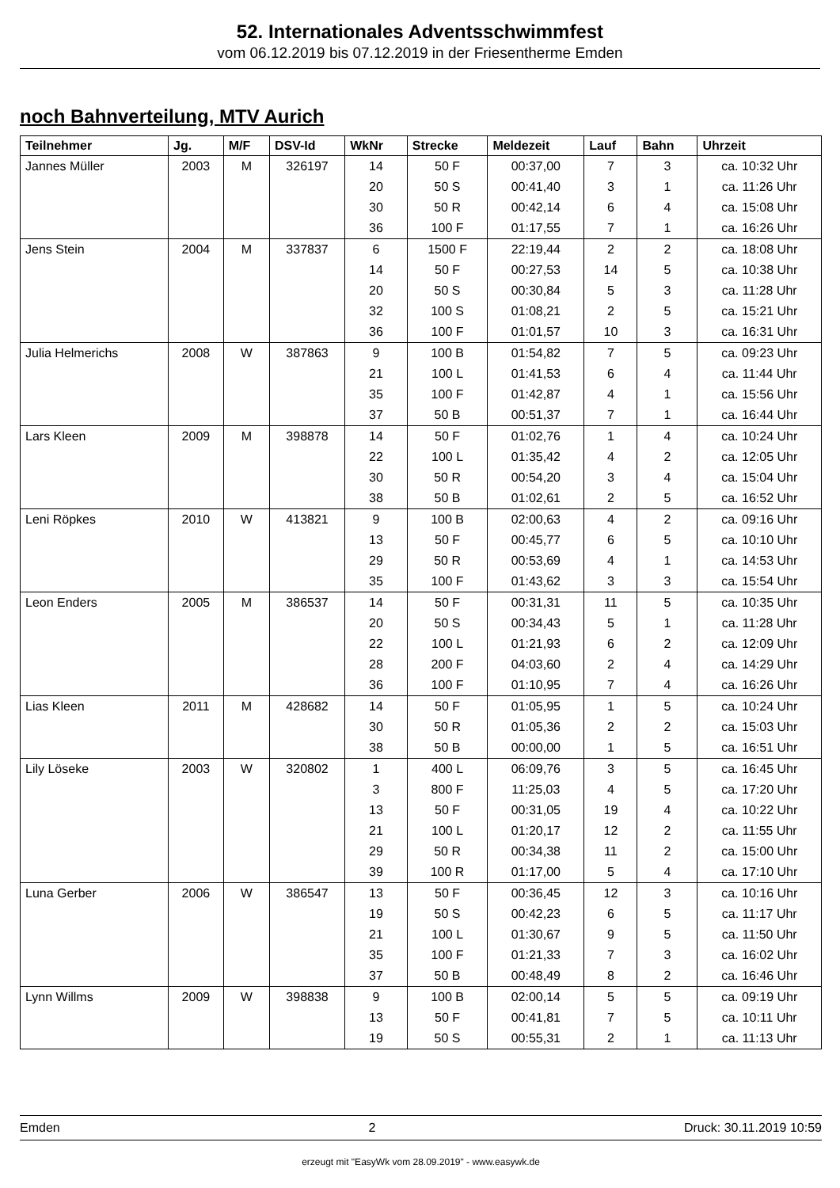52. Internationales Adventsschwimmfest
vom 06.12.2019 bis 07.12.2019 in der Friesentherme Emden
noch Bahnverteilung, MTV Aurich
| Teilnehmer | Jg. | M/F | DSV-Id | WkNr | Strecke | Meldezeit | Lauf | Bahn | Uhrzeit |
| --- | --- | --- | --- | --- | --- | --- | --- | --- | --- |
| Jannes Müller | 2003 | M | 326197 | 14 | 50 F | 00:37,00 | 7 | 3 | ca. 10:32 Uhr |
| | | | | 20 | 50 S | 00:41,40 | 3 | 1 | ca. 11:26 Uhr |
| | | | | 30 | 50 R | 00:42,14 | 6 | 4 | ca. 15:08 Uhr |
| | | | | 36 | 100 F | 01:17,55 | 7 | 1 | ca. 16:26 Uhr |
| Jens Stein | 2004 | M | 337837 | 6 | 1500 F | 22:19,44 | 2 | 2 | ca. 18:08 Uhr |
| | | | | 14 | 50 F | 00:27,53 | 14 | 5 | ca. 10:38 Uhr |
| | | | | 20 | 50 S | 00:30,84 | 5 | 3 | ca. 11:28 Uhr |
| | | | | 32 | 100 S | 01:08,21 | 2 | 5 | ca. 15:21 Uhr |
| | | | | 36 | 100 F | 01:01,57 | 10 | 3 | ca. 16:31 Uhr |
| Julia Helmerichs | 2008 | W | 387863 | 9 | 100 B | 01:54,82 | 7 | 5 | ca. 09:23 Uhr |
| | | | | 21 | 100 L | 01:41,53 | 6 | 4 | ca. 11:44 Uhr |
| | | | | 35 | 100 F | 01:42,87 | 4 | 1 | ca. 15:56 Uhr |
| | | | | 37 | 50 B | 00:51,37 | 7 | 1 | ca. 16:44 Uhr |
| Lars Kleen | 2009 | M | 398878 | 14 | 50 F | 01:02,76 | 1 | 4 | ca. 10:24 Uhr |
| | | | | 22 | 100 L | 01:35,42 | 4 | 2 | ca. 12:05 Uhr |
| | | | | 30 | 50 R | 00:54,20 | 3 | 4 | ca. 15:04 Uhr |
| | | | | 38 | 50 B | 01:02,61 | 2 | 5 | ca. 16:52 Uhr |
| Leni Röpkes | 2010 | W | 413821 | 9 | 100 B | 02:00,63 | 4 | 2 | ca. 09:16 Uhr |
| | | | | 13 | 50 F | 00:45,77 | 6 | 5 | ca. 10:10 Uhr |
| | | | | 29 | 50 R | 00:53,69 | 4 | 1 | ca. 14:53 Uhr |
| | | | | 35 | 100 F | 01:43,62 | 3 | 3 | ca. 15:54 Uhr |
| Leon Enders | 2005 | M | 386537 | 14 | 50 F | 00:31,31 | 11 | 5 | ca. 10:35 Uhr |
| | | | | 20 | 50 S | 00:34,43 | 5 | 1 | ca. 11:28 Uhr |
| | | | | 22 | 100 L | 01:21,93 | 6 | 2 | ca. 12:09 Uhr |
| | | | | 28 | 200 F | 04:03,60 | 2 | 4 | ca. 14:29 Uhr |
| | | | | 36 | 100 F | 01:10,95 | 7 | 4 | ca. 16:26 Uhr |
| Lias Kleen | 2011 | M | 428682 | 14 | 50 F | 01:05,95 | 1 | 5 | ca. 10:24 Uhr |
| | | | | 30 | 50 R | 01:05,36 | 2 | 2 | ca. 15:03 Uhr |
| | | | | 38 | 50 B | 00:00,00 | 1 | 5 | ca. 16:51 Uhr |
| Lily Löseke | 2003 | W | 320802 | 1 | 400 L | 06:09,76 | 3 | 5 | ca. 16:45 Uhr |
| | | | | 3 | 800 F | 11:25,03 | 4 | 5 | ca. 17:20 Uhr |
| | | | | 13 | 50 F | 00:31,05 | 19 | 4 | ca. 10:22 Uhr |
| | | | | 21 | 100 L | 01:20,17 | 12 | 2 | ca. 11:55 Uhr |
| | | | | 29 | 50 R | 00:34,38 | 11 | 2 | ca. 15:00 Uhr |
| | | | | 39 | 100 R | 01:17,00 | 5 | 4 | ca. 17:10 Uhr |
| Luna Gerber | 2006 | W | 386547 | 13 | 50 F | 00:36,45 | 12 | 3 | ca. 10:16 Uhr |
| | | | | 19 | 50 S | 00:42,23 | 6 | 5 | ca. 11:17 Uhr |
| | | | | 21 | 100 L | 01:30,67 | 9 | 5 | ca. 11:50 Uhr |
| | | | | 35 | 100 F | 01:21,33 | 7 | 3 | ca. 16:02 Uhr |
| | | | | 37 | 50 B | 00:48,49 | 8 | 2 | ca. 16:46 Uhr |
| Lynn Willms | 2009 | W | 398838 | 9 | 100 B | 02:00,14 | 5 | 5 | ca. 09:19 Uhr |
| | | | | 13 | 50 F | 00:41,81 | 7 | 5 | ca. 10:11 Uhr |
| | | | | 19 | 50 S | 00:55,31 | 2 | 1 | ca. 11:13 Uhr |
Emden 2 Druck: 30.11.2019 10:59
erzeugt mit "EasyWk vom 28.09.2019" - www.easywk.de